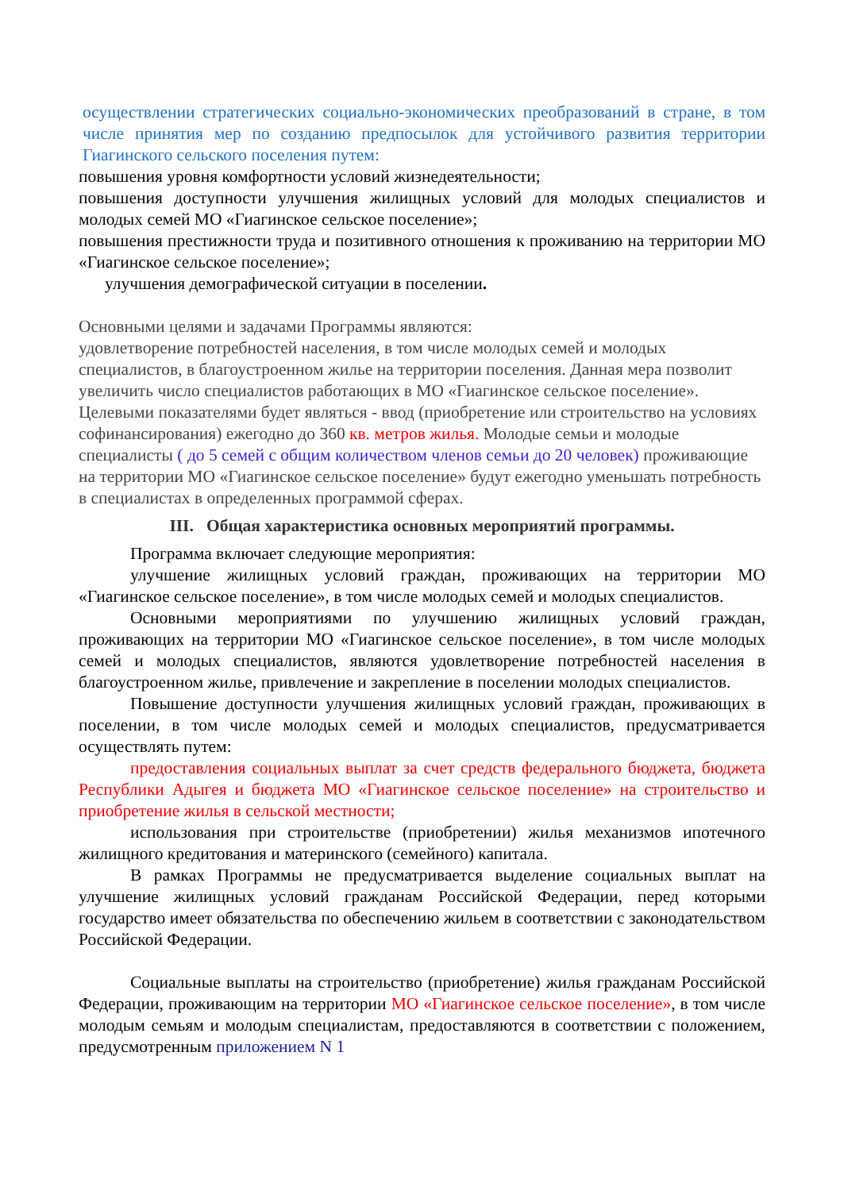осуществлении стратегических социально-экономических преобразований в стране, в том числе принятия мер по созданию предпосылок для устойчивого развития территории Гиагинского сельского поселения путем:
повышения уровня комфортности условий жизнедеятельности;
повышения доступности улучшения жилищных условий для молодых специалистов и молодых семей МО «Гиагинское сельское поселение»;
повышения престижности труда и позитивного отношения к проживанию на территории МО «Гиагинское сельское поселение»;
улучшения демографической ситуации в поселении.
Основными целями и задачами Программы являются:
удовлетворение потребностей населения, в том числе молодых семей и молодых специалистов, в благоустроенном жилье на территории поселения. Данная мера позволит увеличить число специалистов работающих в МО «Гиагинское сельское поселение». Целевыми показателями будет являться - ввод (приобретение или строительство на условиях софинансирования) ежегодно до 360 кв. метров жилья. Молодые семьи и молодые специалисты ( до 5 семей с общим количеством членов семьи до 20 человек) проживающие на территории МО «Гиагинское сельское поселение» будут ежегодно уменьшать потребность в специалистах в определенных программой сферах.
III. Общая характеристика основных мероприятий программы.
Программа включает следующие мероприятия:
улучшение жилищных условий граждан, проживающих на территории МО «Гиагинское сельское поселение», в том числе молодых семей и молодых специалистов.
Основными мероприятиями по улучшению жилищных условий граждан, проживающих на территории МО «Гиагинское сельское поселение», в том числе молодых семей и молодых специалистов, являются удовлетворение потребностей населения в благоустроенном жилье, привлечение и закрепление в поселении молодых специалистов.
Повышение доступности улучшения жилищных условий граждан, проживающих в поселении, в том числе молодых семей и молодых специалистов, предусматривается осуществлять путем:
предоставления социальных выплат за счет средств федерального бюджета, бюджета Республики Адыгея и бюджета МО «Гиагинское сельское поселение» на строительство и приобретение жилья в сельской местности;
использования при строительстве (приобретении) жилья механизмов ипотечного жилищного кредитования и материнского (семейного) капитала.
В рамках Программы не предусматривается выделение социальных выплат на улучшение жилищных условий гражданам Российской Федерации, перед которыми государство имеет обязательства по обеспечению жильем в соответствии с законодательством Российской Федерации.
Социальные выплаты на строительство (приобретение) жилья гражданам Российской Федерации, проживающим на территории МО «Гиагинское сельское поселение», в том числе молодым семьям и молодым специалистам, предоставляются в соответствии с положением, предусмотренным приложением N 1